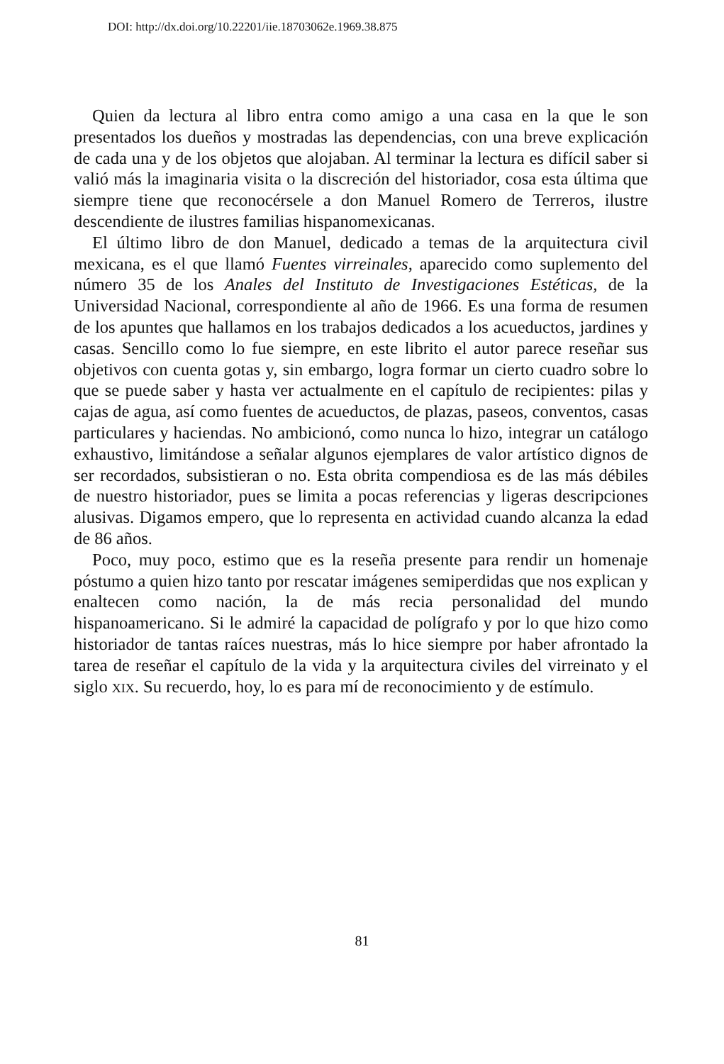DOI: http://dx.doi.org/10.22201/iie.18703062e.1969.38.875
Quien da lectura al libro entra como amigo a una casa en la que le son presentados los dueños y mostradas las dependencias, con una breve explicación de cada una y de los objetos que alojaban. Al terminar la lectura es difícil saber si valió más la imaginaria visita o la discreción del historiador, cosa esta última que siempre tiene que reconocérsele a don Manuel Romero de Terreros, ilustre descendiente de ilustres familias hispanomexicanas.
El último libro de don Manuel, dedicado a temas de la arquitectura civil mexicana, es el que llamó Fuentes virreinales, aparecido como suplemento del número 35 de los Anales del Instituto de Investigaciones Estéticas, de la Universidad Nacional, correspondiente al año de 1966. Es una forma de resumen de los apuntes que hallamos en los trabajos dedicados a los acueductos, jardines y casas. Sencillo como lo fue siempre, en este librito el autor parece reseñar sus objetivos con cuenta gotas y, sin embargo, logra formar un cierto cuadro sobre lo que se puede saber y hasta ver actualmente en el capítulo de recipientes: pilas y cajas de agua, así como fuentes de acueductos, de plazas, paseos, conventos, casas particulares y haciendas. No ambicionó, como nunca lo hizo, integrar un catálogo exhaustivo, limitándose a señalar algunos ejemplares de valor artístico dignos de ser recordados, subsistieran o no. Esta obrita compendiosa es de las más débiles de nuestro historiador, pues se limita a pocas referencias y ligeras descripciones alusivas. Digamos empero, que lo representa en actividad cuando alcanza la edad de 86 años.
Poco, muy poco, estimo que es la reseña presente para rendir un homenaje póstumo a quien hizo tanto por rescatar imágenes semiperdidas que nos explican y enaltecen como nación, la de más recia personalidad del mundo hispanoamericano. Si le admiré la capacidad de polígrafo y por lo que hizo como historiador de tantas raíces nuestras, más lo hice siempre por haber afrontado la tarea de reseñar el capítulo de la vida y la arquitectura civiles del virreinato y el siglo XIX. Su recuerdo, hoy, lo es para mí de reconocimiento y de estímulo.
81